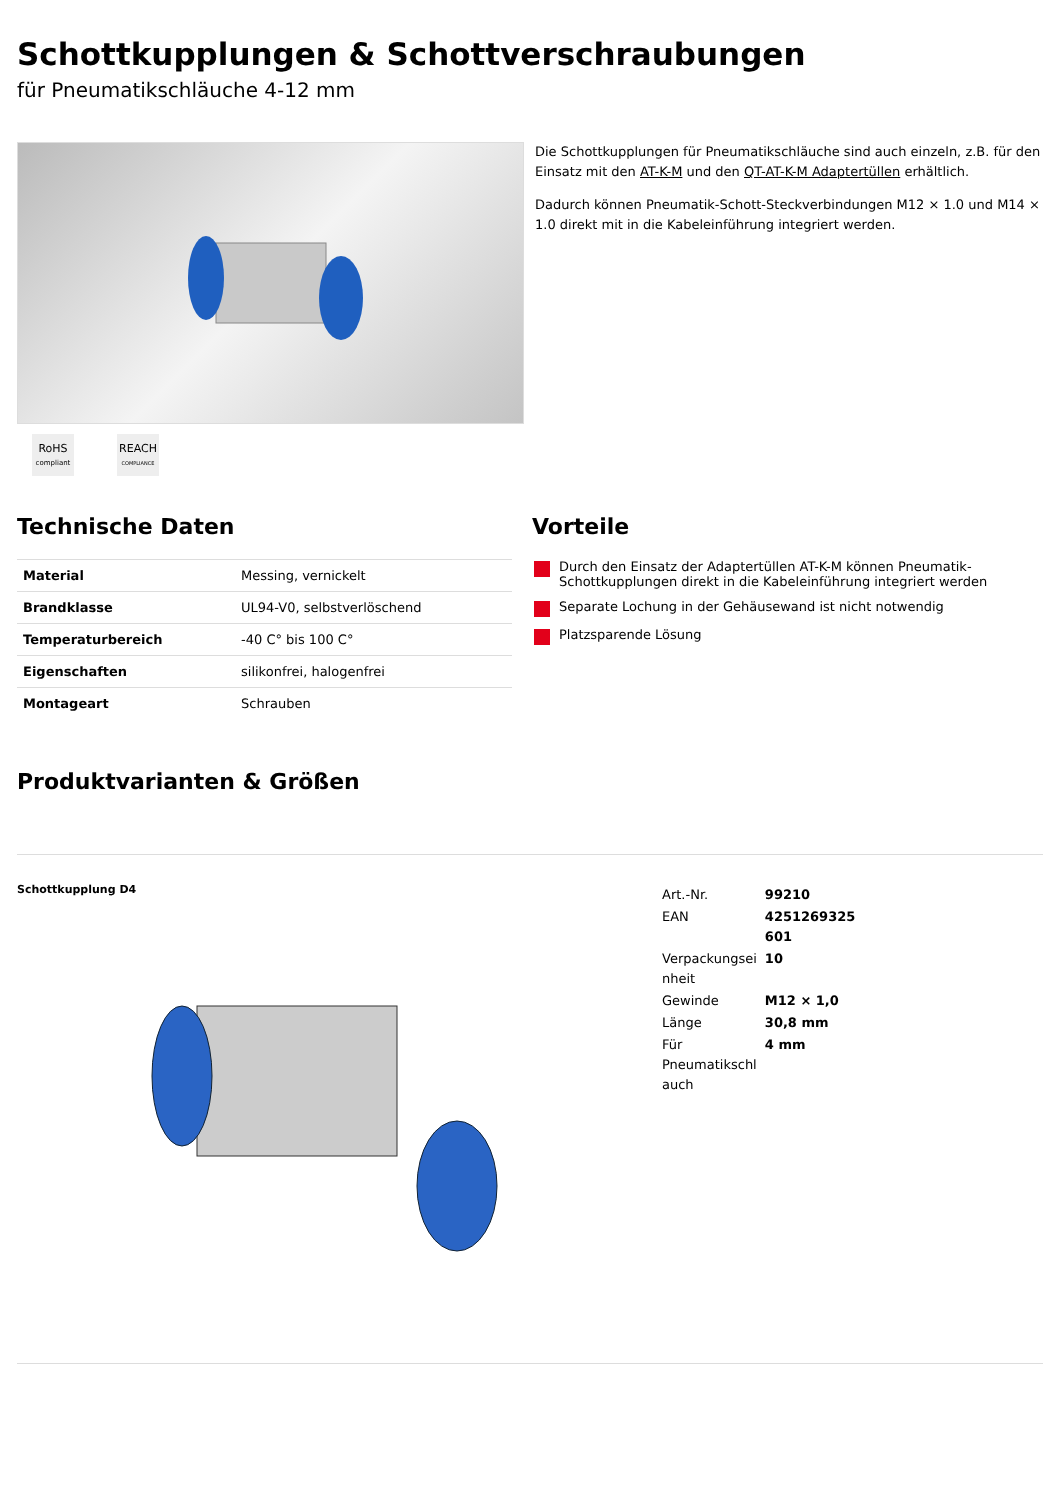Schottkupplungen & Schottverschraubungen
für Pneumatikschläuche 4-12 mm
RoHS
compliant
REACH
COMPLIANCE
Die Schottkupplungen für Pneumatikschläuche sind auch einzeln, z.B. für den Einsatz mit den AT-K-M und den QT-AT-K-M Adaptertüllen erhältlich.
Dadurch können Pneumatik-Schott-Steckverbindungen M12 × 1.0 und M14 × 1.0 direkt mit in die Kabeleinführung integriert werden.
Technische Daten
| Material | Messing, vernickelt |
| Brandklasse | UL94-V0, selbstverlöschend |
| Temperaturbereich | -40 C° bis 100 C° |
| Eigenschaften | silikonfrei, halogenfrei |
| Montageart | Schrauben |
Vorteile
Durch den Einsatz der Adaptertüllen AT-K-M können Pneumatik-Schottkupplungen direkt in die Kabeleinführung integriert werden
Separate Lochung in der Gehäusewand ist nicht notwendig
Platzsparende Lösung
Produktvarianten & Größen
Schottkupplung D4
| Art.-Nr. | 99210 |
| EAN | 4251269325 601 |
| Verpackungsei nheit | 10 |
| Gewinde | M12 × 1,0 |
| Länge | 30,8 mm |
| Für Pneumatikschl auch | 4 mm |